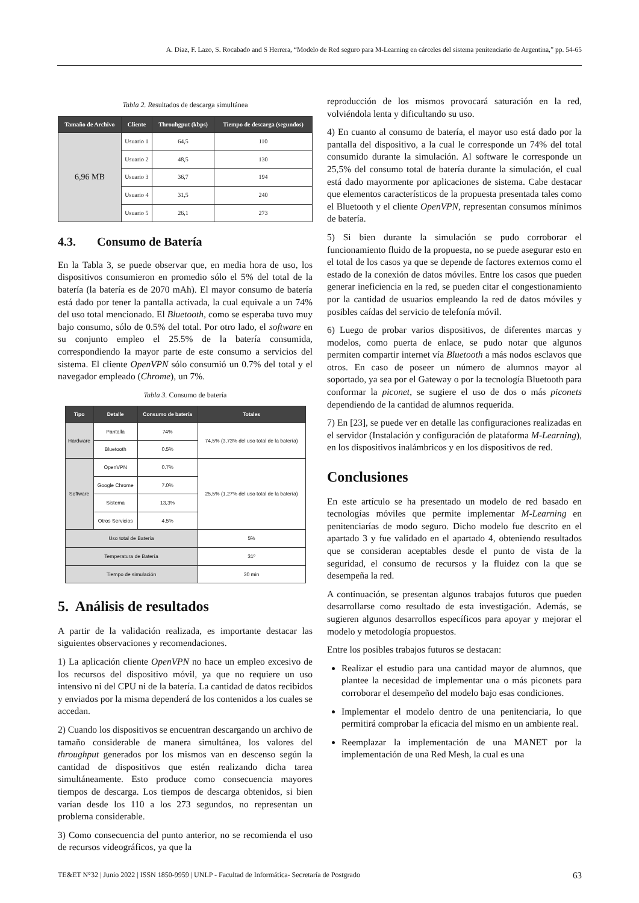A. Diaz, F. Lazo, S. Rocabado and S Herrera, “Modelo de Red seguro para M-Learning en cárceles del sistema penitenciario de Argentina,” pp. 54-65
Tabla 2. Resultados de descarga simultánea
| Tamaño de Archivo | Cliente | Throuhgput (kbps) | Tiempo de descarga (segundos) |
| --- | --- | --- | --- |
| 6,96 MB | Usuario 1 | 64,5 | 110 |
| | Usuario 2 | 48,5 | 130 |
| | Usuario 3 | 36,7 | 194 |
| | Usuario 4 | 31,5 | 240 |
| | Usuario 5 | 26,1 | 273 |
4.3. Consumo de Batería
En la Tabla 3, se puede observar que, en media hora de uso, los dispositivos consumieron en promedio sólo el 5% del total de la batería (la batería es de 2070 mAh). El mayor consumo de batería está dado por tener la pantalla activada, la cual equivale a un 74% del uso total mencionado. El Bluetooth, como se esperaba tuvo muy bajo consumo, sólo de 0.5% del total. Por otro lado, el software en su conjunto empleo el 25.5% de la batería consumida, correspondiendo la mayor parte de este consumo a servicios del sistema. El cliente OpenVPN sólo consumió un 0.7% del total y el navegador empleado (Chrome), un 7%.
Tabla 3. Consumo de batería
| Tipo | Detalle | Consumo de batería | Totales |
| --- | --- | --- | --- |
| Hardware | Pantalla | 74% | 74,5% (3,73% del uso total de la batería) |
| | Bluetooth | 0.5% | |
| Software | OpenVPN | 0.7% | 25,5% (1,27% del uso total de la batería) |
| | Google Chrome | 7.0% | |
| | Sistema | 13,3% | |
| | Otros Servicios | 4.5% | |
| Uso total de Batería | | | 5% |
| Temperatura de Batería | | | 31º |
| Tiempo de simulación | | | 30 min |
5. Análisis de resultados
A partir de la validación realizada, es importante destacar las siguientes observaciones y recomendaciones.
1) La aplicación cliente OpenVPN no hace un empleo excesivo de los recursos del dispositivo móvil, ya que no requiere un uso intensivo ni del CPU ni de la batería. La cantidad de datos recibidos y enviados por la misma dependerá de los contenidos a los cuales se accedan.
2) Cuando los dispositivos se encuentran descargando un archivo de tamaño considerable de manera simultánea, los valores del throughput generados por los mismos van en descenso según la cantidad de dispositivos que estén realizando dicha tarea simultáneamente. Esto produce como consecuencia mayores tiempos de descarga. Los tiempos de descarga obtenidos, si bien varían desde los 110 a los 273 segundos, no representan un problema considerable.
3) Como consecuencia del punto anterior, no se recomienda el uso de recursos videográficos, ya que la
reproducción de los mismos provocará saturación en la red, volviéndola lenta y dificultando su uso.
4) En cuanto al consumo de batería, el mayor uso está dado por la pantalla del dispositivo, a la cual le corresponde un 74% del total consumido durante la simulación. Al software le corresponde un 25,5% del consumo total de batería durante la simulación, el cual está dado mayormente por aplicaciones de sistema. Cabe destacar que elementos característicos de la propuesta presentada tales como el Bluetooth y el cliente OpenVPN, representan consumos mínimos de batería.
5) Si bien durante la simulación se pudo corroborar el funcionamiento fluido de la propuesta, no se puede asegurar esto en el total de los casos ya que se depende de factores externos como el estado de la conexión de datos móviles. Entre los casos que pueden generar ineficiencia en la red, se pueden citar el congestionamiento por la cantidad de usuarios empleando la red de datos móviles y posibles caídas del servicio de telefonía móvil.
6) Luego de probar varios dispositivos, de diferentes marcas y modelos, como puerta de enlace, se pudo notar que algunos permiten compartir internet vía Bluetooth a más nodos esclavos que otros. En caso de poseer un número de alumnos mayor al soportado, ya sea por el Gateway o por la tecnología Bluetooth para conformar la piconet, se sugiere el uso de dos o más piconets dependiendo de la cantidad de alumnos requerida.
7) En [23], se puede ver en detalle las configuraciones realizadas en el servidor (Instalación y configuración de plataforma M-Learning), en los dispositivos inalámbricos y en los dispositivos de red.
Conclusiones
En este artículo se ha presentado un modelo de red basado en tecnologías móviles que permite implementar M-Learning en penitenciarías de modo seguro. Dicho modelo fue descrito en el apartado 3 y fue validado en el apartado 4, obteniendo resultados que se consideran aceptables desde el punto de vista de la seguridad, el consumo de recursos y la fluidez con la que se desempeña la red.
A continuación, se presentan algunos trabajos futuros que pueden desarrollarse como resultado de esta investigación. Además, se sugieren algunos desarrollos específicos para apoyar y mejorar el modelo y metodología propuestos.
Entre los posibles trabajos futuros se destacan:
Realizar el estudio para una cantidad mayor de alumnos, que plantee la necesidad de implementar una o más piconets para corroborar el desempeño del modelo bajo esas condiciones.
Implementar el modelo dentro de una penitenciaria, lo que permitirá comprobar la eficacia del mismo en un ambiente real.
Reemplazar la implementación de una MANET por la implementación de una Red Mesh, la cual es una
TE&ET N°32 | Junio 2022 | ISSN 1850-9959 | UNLP - Facultad de Informática- Secretaría de Postgrado 63